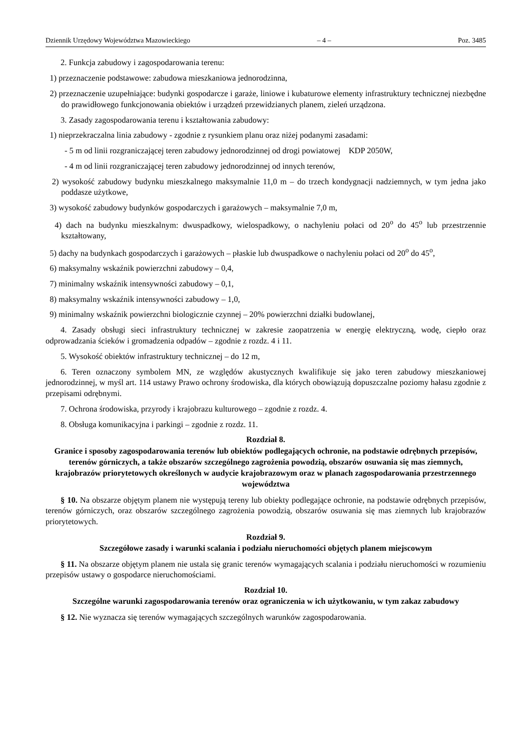Dziennik Urzędowy Województwa Mazowieckiego – 4 – Poz. 3485
2. Funkcja zabudowy i zagospodarowania terenu:
1) przeznaczenie podstawowe: zabudowa mieszkaniowa jednorodzinna,
2) przeznaczenie uzupełniające: budynki gospodarcze i garaże, liniowe i kubaturowe elementy infrastruktury technicznej niezbędne do prawidłowego funkcjonowania obiektów i urządzeń przewidzianych planem, zieleń urządzona.
3. Zasady zagospodarowania terenu i kształtowania zabudowy:
1) nieprzekraczalna linia zabudowy - zgodnie z rysunkiem planu oraz niżej podanymi zasadami:
- 5 m od linii rozgraniczającej teren zabudowy jednorodzinnej od drogi powiatowej KDP 2050W,
- 4 m od linii rozgraniczającej teren zabudowy jednorodzinnej od innych terenów,
2) wysokość zabudowy budynku mieszkalnego maksymalnie 11,0 m – do trzech kondygnacji nadziemnych, w tym jedna jako poddasze użytkowe,
3) wysokość zabudowy budynków gospodarczych i garażowych – maksymalnie 7,0 m,
4) dach na budynku mieszkalnym: dwuspadkowy, wielospadkowy, o nachyleniu połaci od 20<sup>o</sup> do 45<sup>o</sup> lub przestrzennie kształtowany,
5) dachy na budynkach gospodarczych i garażowych – płaskie lub dwuspadkowe o nachyleniu połaci od 20<sup>o</sup> do 45<sup>o</sup>,
6) maksymalny wskaźnik powierzchni zabudowy – 0,4,
7) minimalny wskaźnik intensywności zabudowy – 0,1,
8) maksymalny wskaźnik intensywności zabudowy – 1,0,
9) minimalny wskaźnik powierzchni biologicznie czynnej – 20% powierzchni działki budowlanej,
4. Zasady obsługi sieci infrastruktury technicznej w zakresie zaopatrzenia w energię elektryczną, wodę, ciepło oraz odprowadzania ścieków i gromadzenia odpadów – zgodnie z rozdz. 4 i 11.
5. Wysokość obiektów infrastruktury technicznej – do 12 m,
6. Teren oznaczony symbolem MN, ze względów akustycznych kwalifikuje się jako teren zabudowy mieszkaniowej jednorodzinnej, w myśl art. 114 ustawy Prawo ochrony środowiska, dla których obowiązują dopuszczalne poziomy hałasu zgodnie z przepisami odrębnymi.
7. Ochrona środowiska, przyrody i krajobrazu kulturowego – zgodnie z rozdz. 4.
8. Obsługa komunikacyjna i parkingi – zgodnie z rozdz. 11.
Rozdział 8.
Granice i sposoby zagospodarowania terenów lub obiektów podlegających ochronie, na podstawie odrębnych przepisów, terenów górniczych, a także obszarów szczególnego zagrożenia powodzią, obszarów osuwania się mas ziemnych, krajobrazów priorytetowych określonych w audycie krajobrazowym oraz w planach zagospodarowania przestrzennego województwa
§ 10. Na obszarze objętym planem nie występują tereny lub obiekty podlegające ochronie, na podstawie odrębnych przepisów, terenów górniczych, oraz obszarów szczególnego zagrożenia powodzią, obszarów osuwania się mas ziemnych lub krajobrazów priorytetowych.
Rozdział 9.
Szczegółowe zasady i warunki scalania i podziału nieruchomości objętych planem miejscowym
§ 11. Na obszarze objętym planem nie ustala się granic terenów wymagających scalania i podziału nieruchomości w rozumieniu przepisów ustawy o gospodarce nieruchomościami.
Rozdział 10.
Szczególne warunki zagospodarowania terenów oraz ograniczenia w ich użytkowaniu, w tym zakaz zabudowy
§ 12. Nie wyznacza się terenów wymagających szczególnych warunków zagospodarowania.